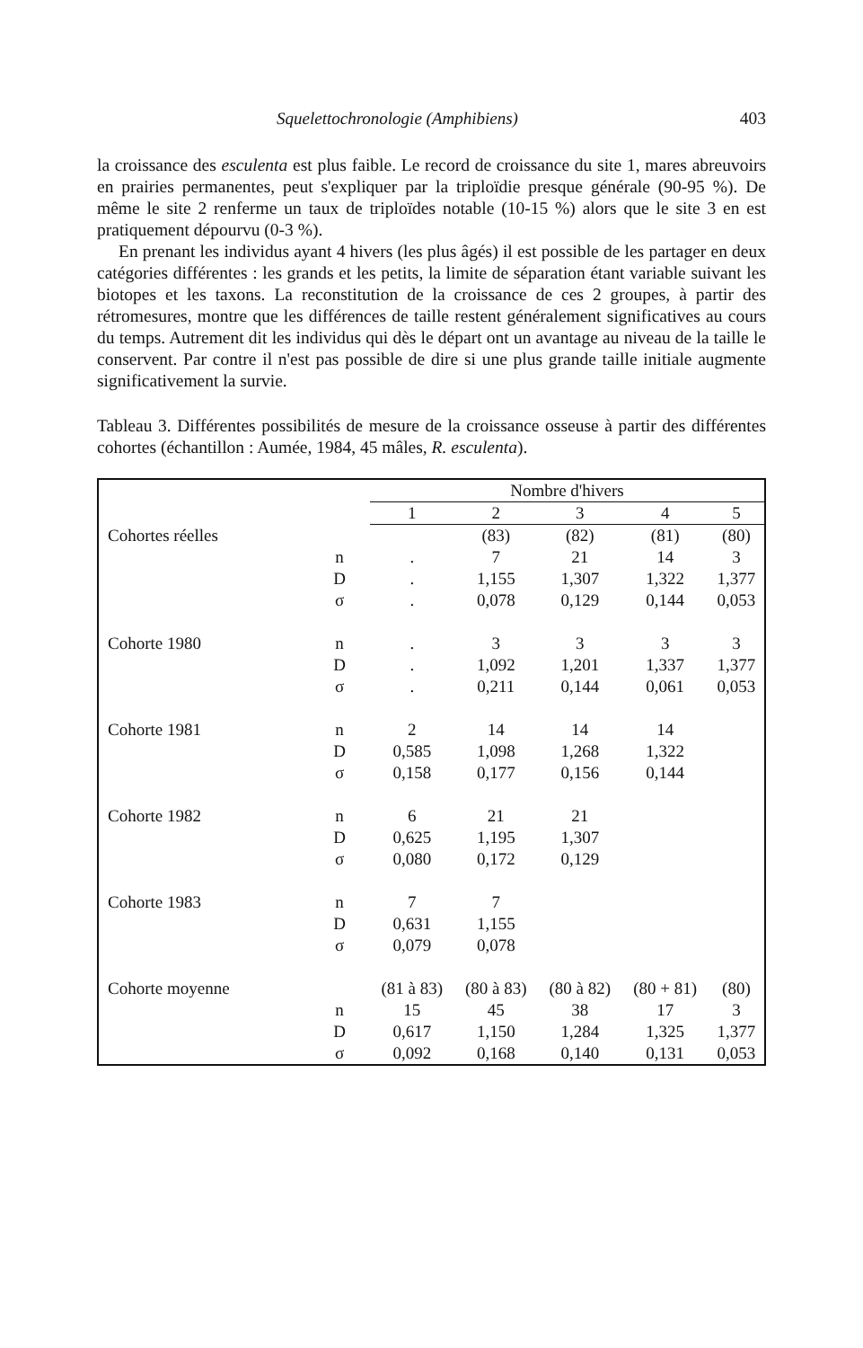Squelettochronologie (Amphibiens) 403
la croissance des esculenta est plus faible. Le record de croissance du site 1, mares abreuvoirs en prairies permanentes, peut s'expliquer par la triploïdie presque générale (90-95 %). De même le site 2 renferme un taux de triploïdes notable (10-15 %) alors que le site 3 en est pratiquement dépourvu (0-3 %).
En prenant les individus ayant 4 hivers (les plus âgés) il est possible de les partager en deux catégories différentes : les grands et les petits, la limite de séparation étant variable suivant les biotopes et les taxons. La reconstitution de la croissance de ces 2 groupes, à partir des rétromesures, montre que les différences de taille restent généralement significatives au cours du temps. Autrement dit les individus qui dès le départ ont un avantage au niveau de la taille le conservent. Par contre il n'est pas possible de dire si une plus grande taille initiale augmente significativement la survie.
Tableau 3. Différentes possibilités de mesure de la croissance osseuse à partir des différentes cohortes (échantillon : Aumée, 1984, 45 mâles, R. esculenta).
| | | Nombre d'hivers | | | | |
| --- | --- | --- | --- | --- | --- | --- |
| | | 1 | 2 | 3 | 4 | 5 |
| Cohortes réelles | | | (83) | (82) | (81) | (80) |
| | n | . | 7 | 21 | 14 | 3 |
| | D | . | 1,155 | 1,307 | 1,322 | 1,377 |
| | σ | . | 0,078 | 0,129 | 0,144 | 0,053 |
| Cohorte 1980 | n | . | 3 | 3 | 3 | 3 |
| | D | . | 1,092 | 1,201 | 1,337 | 1,377 |
| | σ | . | 0,211 | 0,144 | 0,061 | 0,053 |
| Cohorte 1981 | n | 2 | 14 | 14 | 14 | |
| | D | 0,585 | 1,098 | 1,268 | 1,322 | |
| | σ | 0,158 | 0,177 | 0,156 | 0,144 | |
| Cohorte 1982 | n | 6 | 21 | 21 | | |
| | D | 0,625 | 1,195 | 1,307 | | |
| | σ | 0,080 | 0,172 | 0,129 | | |
| Cohorte 1983 | n | 7 | 7 | | | |
| | D | 0,631 | 1,155 | | | |
| | σ | 0,079 | 0,078 | | | |
| Cohorte moyenne | | (81 à 83) | (80 à 83) | (80 à 82) | (80 + 81) | (80) |
| | n | 15 | 45 | 38 | 17 | 3 |
| | D | 0,617 | 1,150 | 1,284 | 1,325 | 1,377 |
| | σ | 0,092 | 0,168 | 0,140 | 0,131 | 0,053 |